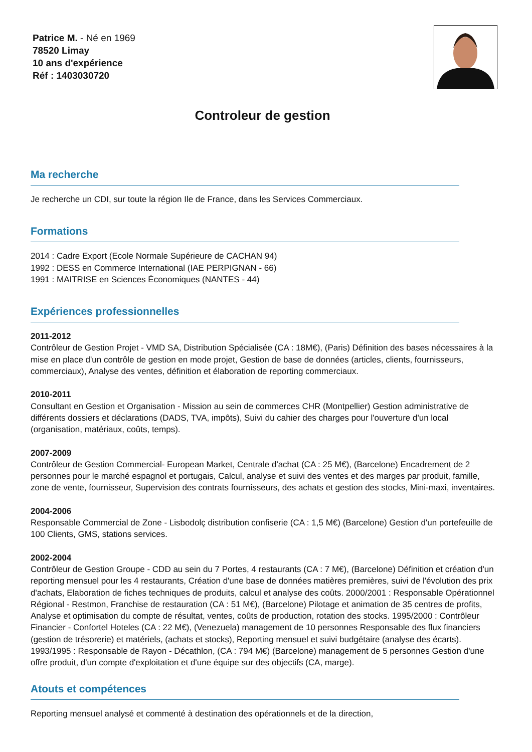Patrice M. - Né en 1969
78520 Limay
10 ans d'expérience
Réf : 1403030720
Controleur de gestion
Ma recherche
Je recherche un CDI, sur toute la région Ile de France, dans les Services Commerciaux.
Formations
2014 : Cadre Export (Ecole Normale Supérieure de CACHAN 94)
1992 : DESS en Commerce International (IAE PERPIGNAN - 66)
1991 : MAITRISE en Sciences Économiques (NANTES - 44)
Expériences professionnelles
2011-2012
Contrôleur de Gestion Projet - VMD SA, Distribution Spécialisée (CA : 18M€), (Paris) Définition des bases nécessaires à la mise en place d'un contrôle de gestion en mode projet, Gestion de base de données (articles, clients, fournisseurs, commerciaux), Analyse des ventes, définition et élaboration de reporting commerciaux.
2010-2011
Consultant en Gestion et Organisation - Mission au sein de commerces CHR (Montpellier) Gestion administrative de différents dossiers et déclarations (DADS, TVA, impôts), Suivi du cahier des charges pour l'ouverture d'un local (organisation, matériaux, coûts, temps).
2007-2009
Contrôleur de Gestion Commercial- European Market, Centrale d'achat (CA : 25 M€), (Barcelone) Encadrement de 2 personnes pour le marché espagnol et portugais, Calcul, analyse et suivi des ventes et des marges par produit, famille, zone de vente, fournisseur, Supervision des contrats fournisseurs, des achats et gestion des stocks, Mini-maxi, inventaires.
2004-2006
Responsable Commercial de Zone - Lisbodolç distribution confiserie (CA : 1,5 M€) (Barcelone) Gestion d'un portefeuille de 100 Clients, GMS, stations services.
2002-2004
Contrôleur de Gestion Groupe - CDD au sein du 7 Portes, 4 restaurants (CA : 7 M€), (Barcelone) Définition et création d'un reporting mensuel pour les 4 restaurants, Création d'une base de données matières premières, suivi de l'évolution des prix d'achats, Elaboration de fiches techniques de produits, calcul et analyse des coûts. 2000/2001 : Responsable Opérationnel Régional - Restmon, Franchise de restauration (CA : 51 M€), (Barcelone) Pilotage et animation de 35 centres de profits, Analyse et optimisation du compte de résultat, ventes, coûts de production, rotation des stocks. 1995/2000 : Contrôleur Financier - Confortel Hoteles (CA : 22 M€), (Venezuela) management de 10 personnes Responsable des flux financiers (gestion de trésorerie) et matériels, (achats et stocks), Reporting mensuel et suivi budgétaire (analyse des écarts). 1993/1995 : Responsable de Rayon - Décathlon, (CA : 794 M€) (Barcelone) management de 5 personnes Gestion d'une offre produit, d'un compte d'exploitation et d'une équipe sur des objectifs (CA, marge).
Atouts et compétences
Reporting mensuel analysé et commenté à destination des opérationnels et de la direction,